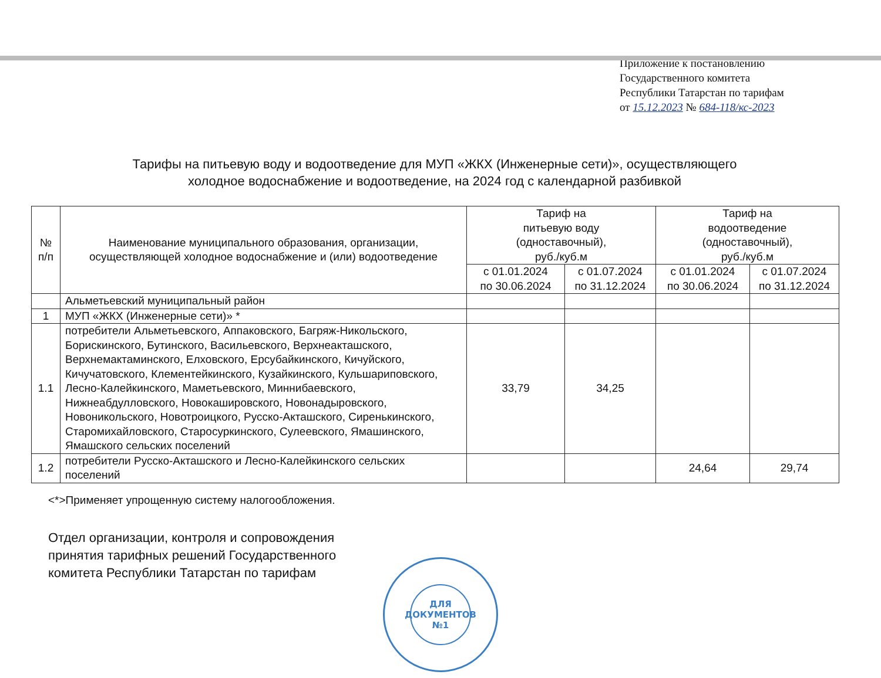Приложение к постановлению
Государственного комитета
Республики Татарстан по тарифам
от 15.12.2023 № 684-118/кс-2023
Тарифы на питьевую воду и водоотведение для МУП «ЖКХ (Инженерные сети)», осуществляющего
холодное водоснабжение и водоотведение, на 2024 год с календарной разбивкой
| № п/п | Наименование муниципального образования, организации, осуществляющей холодное водоснабжение и (или) водоотведение | Тариф на питьевую воду (одноставочный), руб./куб.м | | Тариф на водоотведение (одноставочный), руб./куб.м | |
| --- | --- | --- | --- | --- | --- |
| | | с 01.01.2024 по 30.06.2024 | с 01.07.2024 по 31.12.2024 | с 01.01.2024 по 30.06.2024 | с 01.07.2024 по 31.12.2024 |
| | Альметьевский муниципальный район | | | | |
| 1 | МУП «ЖКХ (Инженерные сети)» * | | | | |
| 1.1 | потребители Альметьевского, Аппаковского, Багряж-Никольского, Борискинского, Бутинского, Васильевского, Верхнеакташского, Верхнемактаминского, Елховского, Ерсубайкинского, Кичуйского, Кичучатовского, Клементейкинского, Кузайкинского, Кульшариповского, Лесно-Калейкинского, Маметьевского, Миннибаевского, Нижнеабдулловского, Новокашировского, Новонадыровского, Новоникольского, Новотроицкого, Русско-Акташского, Сиренькинского, Старомихайловского, Старосуркинского, Сулеевского, Ямашинского, Ямашского сельских поселений | 33,79 | 34,25 | | |
| 1.2 | потребители Русско-Акташского и Лесно-Калейкинского сельских поселений | | | 24,64 | 29,74 |
<*>Применяет упрощенную систему налогообложения.
Отдел организации, контроля и сопровождения
принятия тарифных решений Государственного
комитета Республики Татарстан по тарифам
ДЛЯ
ДОКУМЕНТОВ
№1